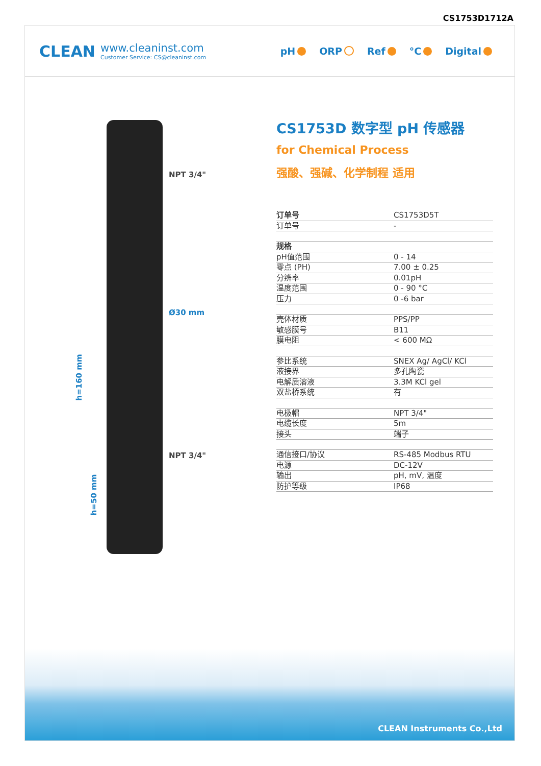CS1753D1712A
CLEAN
www.cleaninst.com
Customer Service: CS@cleaninst.com
pH ORP Ref °C Digital
NPT 3/4"
Ø30 mm
NPT 3/4"
h=160 mm
h=50 mm
CS1753D 数字型 pH 传感器
for Chemical Process
强酸、强碱、化学制程 适用
| 订单号 | CS1753D5T |
| 订单号 | - |
| 规格 | |
| pH值范围 | 0 - 14 |
| 零点 (PH) | 7.00 ± 0.25 |
| 分辨率 | 0.01pH |
| 温度范围 | 0 - 90 °C |
| 压力 | 0 -6 bar |
| 壳体材质 | PPS/PP |
| 敏感膜号 | B11 |
| 膜电阻 | < 600 MΩ |
| 参比系统 | SNEX Ag/ AgCl/ KCl |
| 液接界 | 多孔陶瓷 |
| 电解质溶液 | 3.3M KCl gel |
| 双盐桥系统 | 有 |
| 电极帽 | NPT 3/4" |
| 电缆长度 | 5m |
| 接头 | 端子 |
| 通信接口/协议 | RS-485 Modbus RTU |
| 电源 | DC-12V |
| 输出 | pH, mV, 温度 |
| 防护等级 | IP68 |
CLEAN Instruments Co.,Ltd